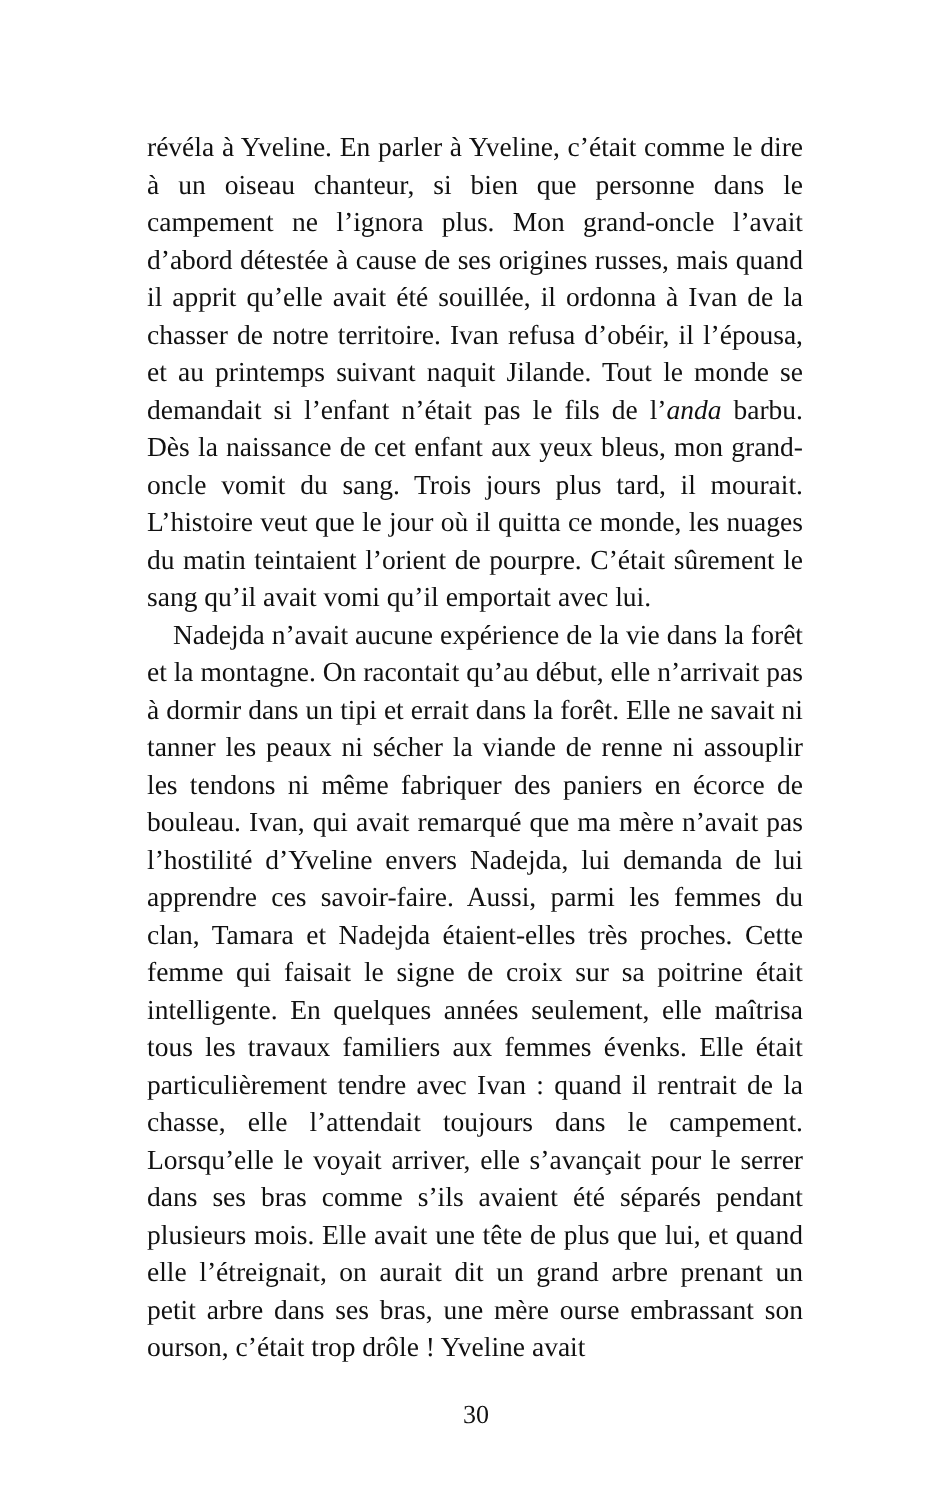révéla à Yveline. En parler à Yveline, c’était comme le dire à un oiseau chanteur, si bien que personne dans le campement ne l’ignora plus. Mon grand-oncle l’avait d’abord détestée à cause de ses origines russes, mais quand il apprit qu’elle avait été souillée, il ordonna à Ivan de la chasser de notre territoire. Ivan refusa d’obéir, il l’épousa, et au printemps suivant naquit Jilande. Tout le monde se demandait si l’enfant n’était pas le fils de l’anda barbu. Dès la naissance de cet enfant aux yeux bleus, mon grand-oncle vomit du sang. Trois jours plus tard, il mourait. L’histoire veut que le jour où il quitta ce monde, les nuages du matin teintaient l’orient de pourpre. C’était sûrement le sang qu’il avait vomi qu’il emportait avec lui.
Nadejda n’avait aucune expérience de la vie dans la forêt et la montagne. On racontait qu’au début, elle n’arrivait pas à dormir dans un tipi et errait dans la forêt. Elle ne savait ni tanner les peaux ni sécher la viande de renne ni assouplir les tendons ni même fabriquer des paniers en écorce de bouleau. Ivan, qui avait remarqué que ma mère n’avait pas l’hostilité d’Yveline envers Nadejda, lui demanda de lui apprendre ces savoir-faire. Aussi, parmi les femmes du clan, Tamara et Nadejda étaient-elles très proches. Cette femme qui faisait le signe de croix sur sa poitrine était intelligente. En quelques années seulement, elle maîtrisa tous les travaux familiers aux femmes évenks. Elle était particulièrement tendre avec Ivan : quand il rentrait de la chasse, elle l’attendait toujours dans le campement. Lorsqu’elle le voyait arriver, elle s’avançait pour le serrer dans ses bras comme s’ils avaient été séparés pendant plusieurs mois. Elle avait une tête de plus que lui, et quand elle l’étreignait, on aurait dit un grand arbre prenant un petit arbre dans ses bras, une mère ourse embrassant son ourson, c’était trop drôle ! Yveline avait
30